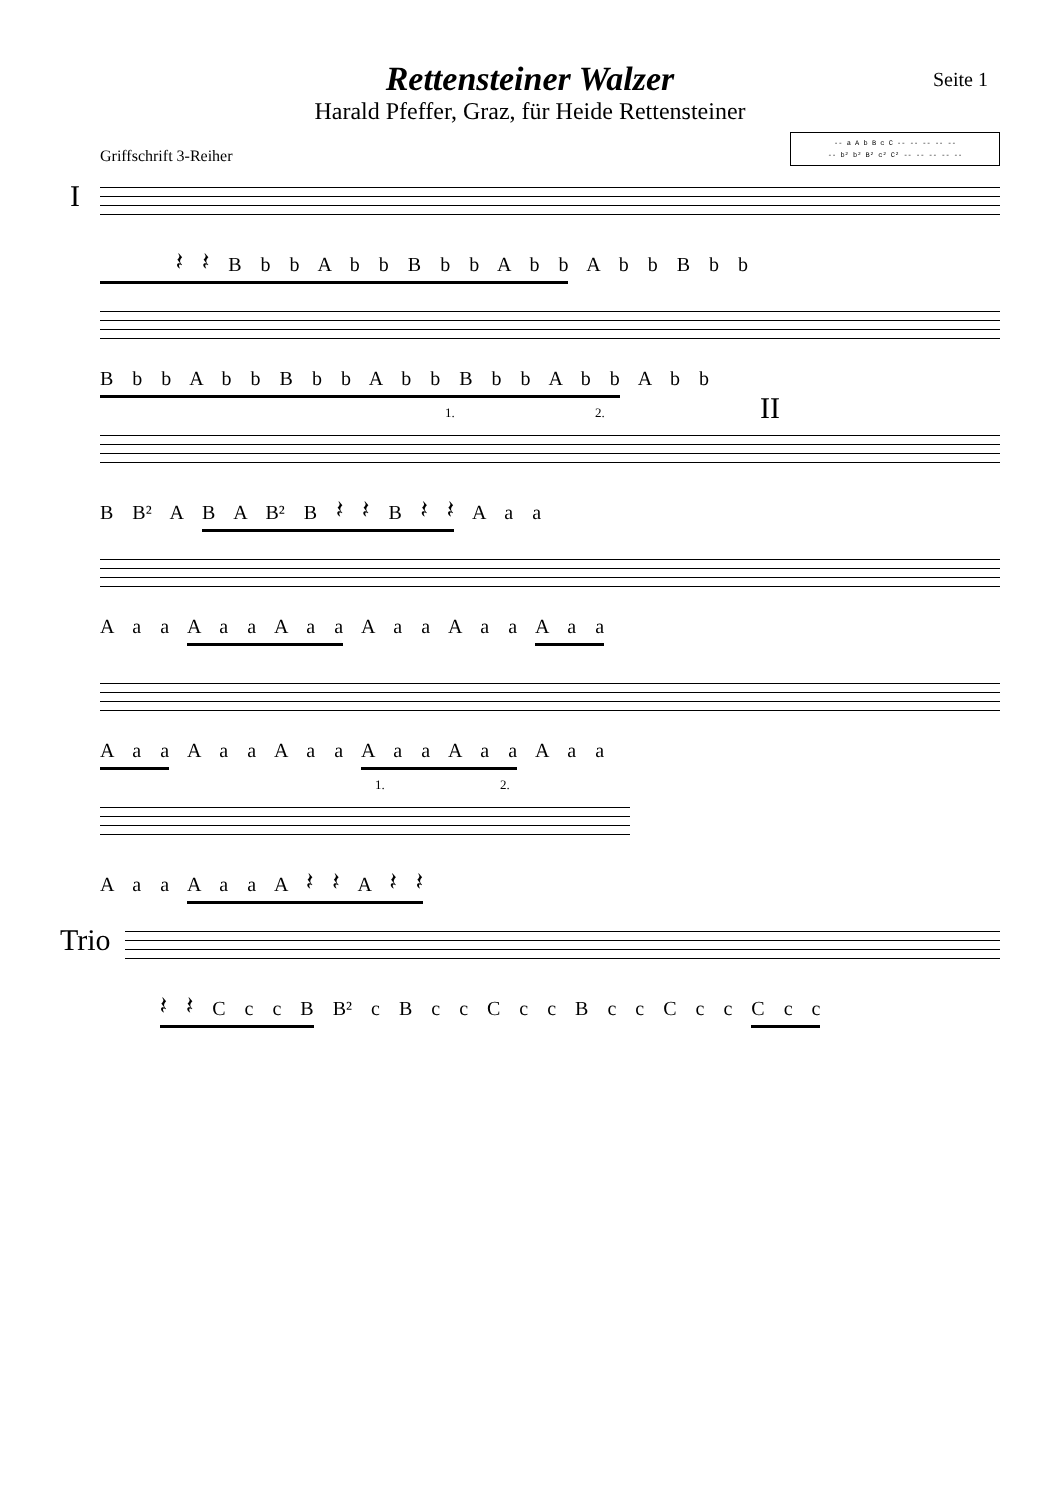Rettensteiner Walzer
Harald Pfeffer, Graz, für Heide Rettensteiner
Seite 1
-- a A b B c C -- -- -- -- --
-- b² b² B² c² C² -- -- -- -- --
Griffschrift 3-Reiher
I
𝄽 𝄽 B b b A b b B b b A b b A b b B b b
B b b A b b B b b A b b B b b A b b A b b
1. 2. II
B B² A B A B² B 𝄽 𝄽 B 𝄽 𝄽 A a a
A a a A a a A a a A a a A a a A a a
A a a A a a A a a A a a A a a A a a
1. 2.
A a a A a a A 𝄽 𝄽 A 𝄽 𝄽
Trio
𝄽 𝄽 C c c B B² c B c c C c c B c c C c c C c c